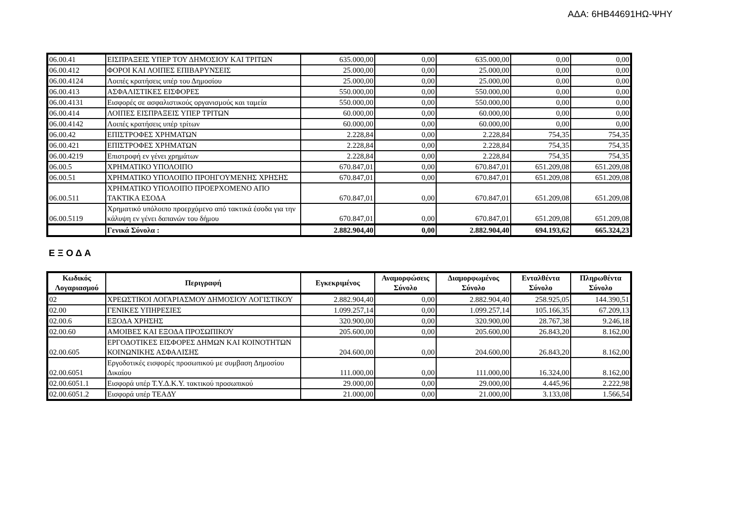ΑΔΑ: 6ΗΒ44691ΗΩ-ΨΗΥ
| 06.00.41 | ΕΙΣΠΡΑΞΕΙΣ ΥΠΕΡ ΤΟΥ ΔΗΜΟΣΙΟΥ ΚΑΙ ΤΡΙΤΩΝ | 635.000,00 | 0,00 | 635.000,00 | 0,00 | 0,00 |
| 06.00.412 | ΦΟΡΟΙ ΚΑΙ ΛΟΙΠΕΣ ΕΠΙΒΑΡΥΝΣΕΙΣ | 25.000,00 | 0,00 | 25.000,00 | 0,00 | 0,00 |
| 06.00.4124 | Λοιπές κρατήσεις υπέρ του Δημοσίου | 25.000,00 | 0,00 | 25.000,00 | 0,00 | 0,00 |
| 06.00.413 | ΑΣΦΑΛΙΣΤΙΚΕΣ ΕΙΣΦΟΡΕΣ | 550.000,00 | 0,00 | 550.000,00 | 0,00 | 0,00 |
| 06.00.4131 | Εισφορές σε ασφαλιστικούς οργανισμούς και ταμεία | 550.000,00 | 0,00 | 550.000,00 | 0,00 | 0,00 |
| 06.00.414 | ΛΟΙΠΕΣ ΕΙΣΠΡΑΞΕΙΣ ΥΠΕΡ ΤΡΙΤΩΝ | 60.000,00 | 0,00 | 60.000,00 | 0,00 | 0,00 |
| 06.00.4142 | Λοιπές κρατήσεις υπέρ τρίτων | 60.000,00 | 0,00 | 60.000,00 | 0,00 | 0,00 |
| 06.00.42 | ΕΠΙΣΤΡΟΦΕΣ ΧΡΗΜΑΤΩΝ | 2.228,84 | 0,00 | 2.228,84 | 754,35 | 754,35 |
| 06.00.421 | ΕΠΙΣΤΡΟΦΕΣ ΧΡΗΜΑΤΩΝ | 2.228,84 | 0,00 | 2.228,84 | 754,35 | 754,35 |
| 06.00.4219 | Επιστροφή εν γένει χρημάτων | 2.228,84 | 0,00 | 2.228,84 | 754,35 | 754,35 |
| 06.00.5 | ΧΡΗΜΑΤΙΚΟ ΥΠΟΛΟΙΠΟ | 670.847,01 | 0,00 | 670.847,01 | 651.209,08 | 651.209,08 |
| 06.00.51 | ΧΡΗΜΑΤΙΚΟ ΥΠΟΛΟΙΠΟ ΠΡΟΗΓΟΥΜΕΝΗΣ ΧΡΗΣΗΣ | 670.847,01 | 0,00 | 670.847,01 | 651.209,08 | 651.209,08 |
| 06.00.511 | ΧΡΗΜΑΤΙΚΟ ΥΠΟΛΟΙΠΟ ΠΡΟΕΡΧΟΜΕΝΟ ΑΠΟ ΤΑΚΤΙΚΑ ΕΣΟΔΑ | 670.847,01 | 0,00 | 670.847,01 | 651.209,08 | 651.209,08 |
| 06.00.5119 | Χρηματικό υπόλοιπο προερχόμενο από τακτικά έσοδα για την κάλυψη εν γένει δαπανών του δήμου | 670.847,01 | 0,00 | 670.847,01 | 651.209,08 | 651.209,08 |
| | Γενικά Σύνολα : | 2.882.904,40 | 0,00 | 2.882.904,40 | 694.193,62 | 665.324,23 |
Ε Ξ Ο Δ Α
| Κωδικός Λογαριασμού | Περιγραφή | Εγκεκριμένος | Αναμορφώσεις Σύνολο | Διαμορφωμένος Σύνολο | Ενταλθέντα Σύνολο | Πληρωθέντα Σύνολο |
| --- | --- | --- | --- | --- | --- | --- |
| 02 | ΧΡΕΩΣΤΙΚΟΙ ΛΟΓΑΡΙΑΣΜΟΥ ΔΗΜΟΣΙΟΥ ΛΟΓΙΣΤΙΚΟΥ | 2.882.904,40 | 0,00 | 2.882.904,40 | 258.925,05 | 144.390,51 |
| 02.00 | ΓΕΝΙΚΕΣ ΥΠΗΡΕΣΙΕΣ | 1.099.257,14 | 0,00 | 1.099.257,14 | 105.166,35 | 67.209,13 |
| 02.00.6 | ΕΞΟΔΑ ΧΡΗΣΗΣ | 320.900,00 | 0,00 | 320.900,00 | 28.767,38 | 9.246,18 |
| 02.00.60 | ΑΜΟΙΒΕΣ ΚΑΙ ΕΞΟΔΑ ΠΡΟΣΩΠΙΚΟΥ | 205.600,00 | 0,00 | 205.600,00 | 26.843,20 | 8.162,00 |
| 02.00.605 | ΕΡΓΟΔΟΤΙΚΕΣ ΕΙΣΦΟΡΕΣ ΔΗΜΩΝ ΚΑΙ ΚΟΙΝΟΤΗΤΩΝ ΚΟΙΝΩΝΙΚΗΣ ΑΣΦΑΛΙΣΗΣ | 204.600,00 | 0,00 | 204.600,00 | 26.843,20 | 8.162,00 |
| 02.00.6051 | Εργοδοτικές εισφορές προσωπικού με συμβαση Δημοσίου Δικαίου | 111.000,00 | 0,00 | 111.000,00 | 16.324,00 | 8.162,00 |
| 02.00.6051.1 | Εισφορά υπέρ Τ.Υ.Δ.Κ.Υ. τακτικού προσωπικού | 29.000,00 | 0,00 | 29.000,00 | 4.445,96 | 2.222,98 |
| 02.00.6051.2 | Εισφορά υπέρ ΤΕΑΔΥ | 21.000,00 | 0,00 | 21.000,00 | 3.133,08 | 1.566,54 |